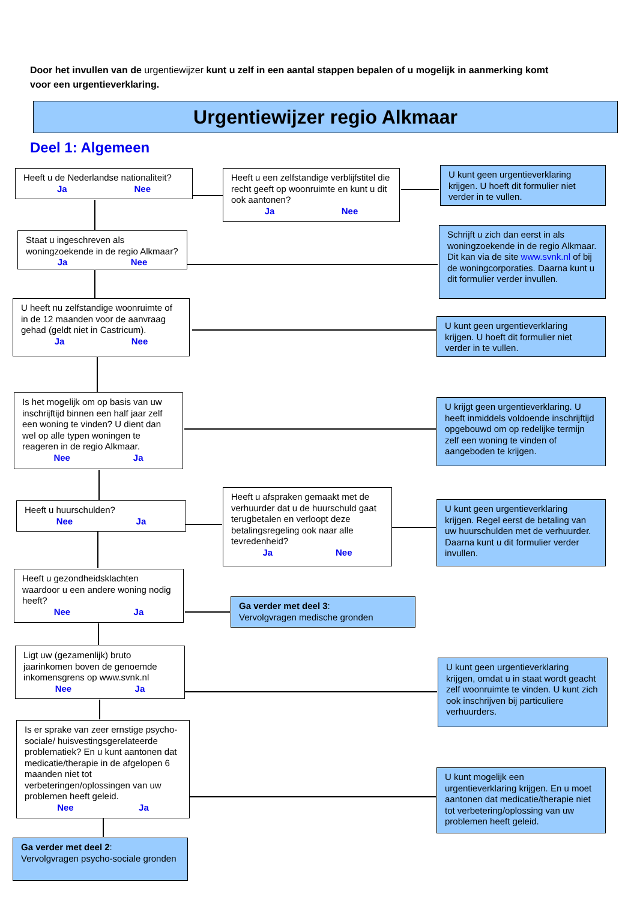Door het invullen van de urgentiewijzer kunt u zelf in een aantal stappen bepalen of u mogelijk in aanmerking komt voor een urgentieverklaring.
Urgentiewijzer regio Alkmaar
Deel 1: Algemeen
Heeft u de Nederlandse nationaliteit?
Ja Nee
Heeft u een zelfstandige verblijfstitel die recht geeft op woonruimte en kunt u dit ook aantonen?
Ja Nee
U kunt geen urgentieverklaring krijgen. U hoeft dit formulier niet verder in te vullen.
Staat u ingeschreven als woningzoekende in de regio Alkmaar?
Ja Nee
Schrijft u zich dan eerst in als woningzoekende in de regio Alkmaar. Dit kan via de site www.svnk.nl of bij de woningcorporaties. Daarna kunt u dit formulier verder invullen.
U heeft nu zelfstandige woonruimte of in de 12 maanden voor de aanvraag gehad (geldt niet in Castricum).
Ja Nee
U kunt geen urgentieverklaring krijgen. U hoeft dit formulier niet verder in te vullen.
Is het mogelijk om op basis van uw inschrijftijd binnen een half jaar zelf een woning te vinden? U dient dan wel op alle typen woningen te reageren in de regio Alkmaar.
Nee Ja
U krijgt geen urgentieverklaring. U heeft inmiddels voldoende inschrijftijd opgebouwd om op redelijke termijn zelf een woning te vinden of aangeboden te krijgen.
Heeft u huurschulden?
Nee Ja
Heeft u afspraken gemaakt met de verhuurder dat u de huurschuld gaat terugbetalen en verloopt deze betalingsregeling ook naar alle tevredenheid?
Ja Nee
U kunt geen urgentieverklaring krijgen. Regel eerst de betaling van uw huurschulden met de verhuurder. Daarna kunt u dit formulier verder invullen.
Heeft u gezondheidsklachten waardoor u een andere woning nodig heeft?
Nee Ja
Ga verder met deel 3:
Vervolgvragen medische gronden
Ligt uw (gezamenlijk) bruto jaarinkomen boven de genoemde inkomensgrens op www.svnk.nl
Nee Ja
U kunt geen urgentieverklaring krijgen, omdat u in staat wordt geacht zelf woonruimte te vinden. U kunt zich ook inschrijven bij particuliere verhuurders.
Is er sprake van zeer ernstige psycho-sociale/ huisvestingsgerelateerde problematiek? En u kunt aantonen dat medicatie/therapie in de afgelopen 6 maanden niet tot verbeteringen/oplossingen van uw problemen heeft geleid.
Nee Ja
U kunt mogelijk een urgentieverklaring krijgen. En u moet aantonen dat medicatie/therapie niet tot verbetering/oplossing van uw problemen heeft geleid.
Ga verder met deel 2:
Vervolgvragen psycho-sociale gronden